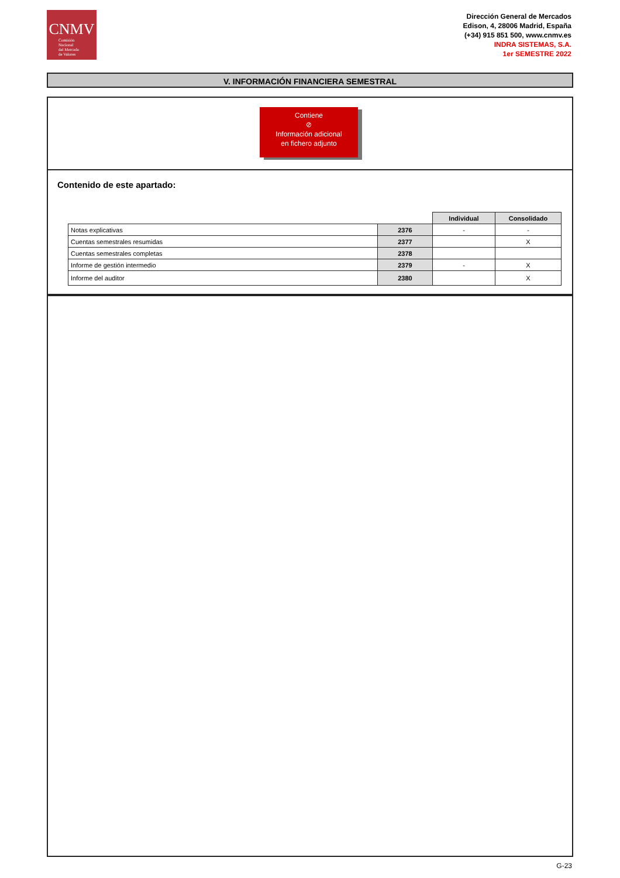CNMV
Comisión
Nacional
del Mercado
de Valores
Dirección General de Mercados
Edison, 4, 28006 Madrid, España
(+34) 915 851 500, www.cnmv.es
INDRA SISTEMAS, S.A.
1er SEMESTRE 2022
V. INFORMACIÓN FINANCIERA SEMESTRAL
Contiene
⊘
Información adicional
en fichero adjunto
Contenido de este apartado:
| | | Individual | Consolidado |
| Notas explicativas | 2376 | - | - |
| Cuentas semestrales resumidas | 2377 | | X |
| Cuentas semestrales completas | 2378 | | |
| Informe de gestión intermedio | 2379 | - | X |
| Informe del auditor | 2380 | | X |
G-23